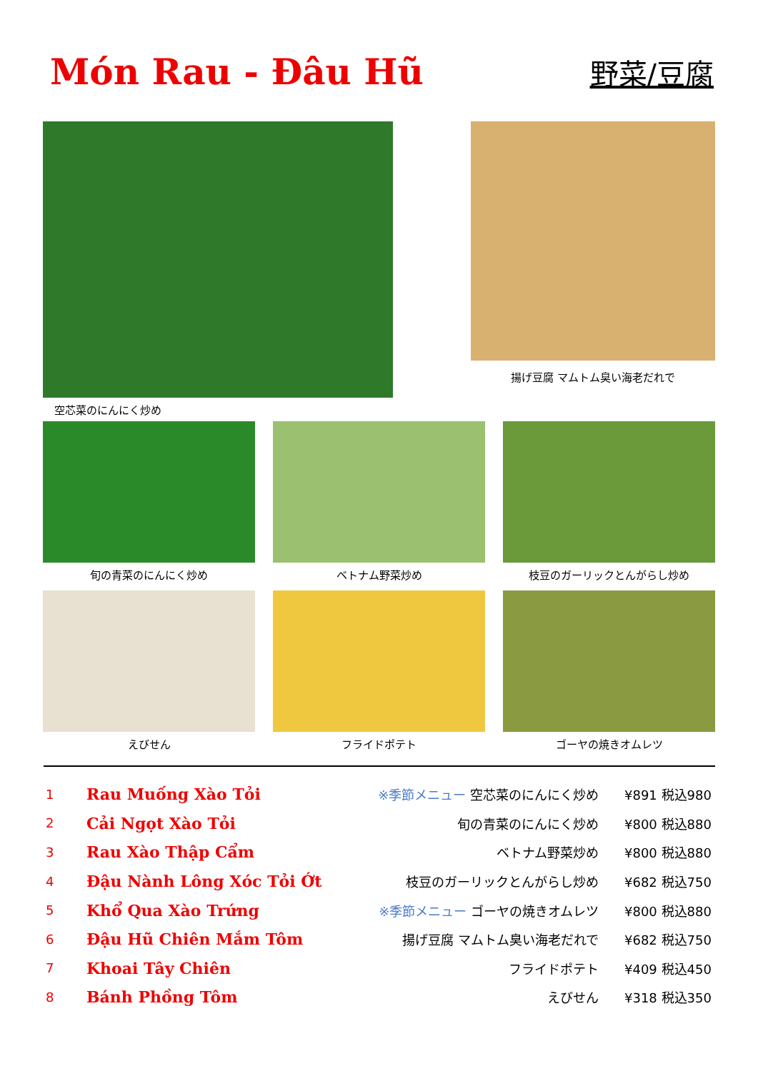Món Rau - Đâu Hũ
野菜/豆腐
空芯菜のにんにく炒め
揚げ豆腐 マムトム臭い海老だれで
旬の青菜のにんにく炒め ベトナム野菜炒め 枝豆のガーリックとんがらし炒め
えびせん フライドポテト ゴーヤの焼きオムレツ
| 1 | Rau Muống Xào Tỏi | ※季節メニュー 空芯菜のにんにく炒め | ¥891 税込980 |
| 2 | Cải Ngọt Xào Tỏi | 旬の青菜のにんにく炒め | ¥800 税込880 |
| 3 | Rau Xào Thập Cẩm | ベトナム野菜炒め | ¥800 税込880 |
| 4 | Đậu Nành Lông Xóc Tỏi Ớt | 枝豆のガーリックとんがらし炒め | ¥682 税込750 |
| 5 | Khổ Qua Xào Trứng | ※季節メニュー ゴーヤの焼きオムレツ | ¥800 税込880 |
| 6 | Đậu Hũ Chiên Mắm Tôm | 揚げ豆腐 マムトム臭い海老だれで | ¥682 税込750 |
| 7 | Khoai Tây Chiên | フライドポテト | ¥409 税込450 |
| 8 | Bánh Phồng Tôm | えびせん | ¥318 税込350 |